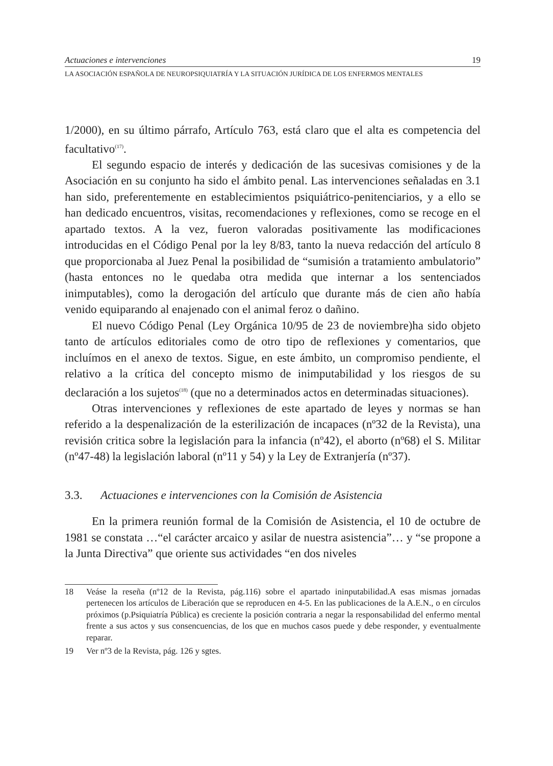Actuaciones e intervenciones 19
LA ASOCIACIÓN ESPAÑOLA DE NEUROPSIQUIATRÍA Y LA SITUACIÓN JURÍDICA DE LOS ENFERMOS MENTALES
1/2000), en su último párrafo, Artículo 763, está claro que el alta es competencia del facultativo<sup>(17)</sup>.
El segundo espacio de interés y dedicación de las sucesivas comisiones y de la Asociación en su conjunto ha sido el ámbito penal. Las intervenciones señaladas en 3.1 han sido, preferentemente en establecimientos psiquiátrico-penitenciarios, y a ello se han dedicado encuentros, visitas, recomendaciones y reflexiones, como se recoge en el apartado textos. A la vez, fueron valoradas positivamente las modificaciones introducidas en el Código Penal por la ley 8/83, tanto la nueva redacción del artículo 8 que proporcionaba al Juez Penal la posibilidad de “sumisión a tratamiento ambulatorio” (hasta entonces no le quedaba otra medida que internar a los sentenciados inimputables), como la derogación del artículo que durante más de cien año había venido equiparando al enajenado con el animal feroz o dañino.
El nuevo Código Penal (Ley Orgánica 10/95 de 23 de noviembre)ha sido objeto tanto de artículos editoriales como de otro tipo de reflexiones y comentarios, que incluímos en el anexo de textos. Sigue, en este ámbito, un compromiso pendiente, el relativo a la crítica del concepto mismo de inimputabilidad y los riesgos de su declaración a los sujetos<sup>(18)</sup> (que no a determinados actos en determinadas situaciones).
Otras intervenciones y reflexiones de este apartado de leyes y normas se han referido a la despenalización de la esterilización de incapaces (nº32 de la Revista), una revisión critica sobre la legislación para la infancia (nº42), el aborto (nº68) el S. Militar (nº47-48) la legislación laboral (nº11 y 54) y la Ley de Extranjería (nº37).
3.3. Actuaciones e intervenciones con la Comisión de Asistencia
En la primera reunión formal de la Comisión de Asistencia, el 10 de octubre de 1981 se constata …“el carácter arcaico y asilar de nuestra asistencia”… y “se propone a la Junta Directiva” que oriente sus actividades “en dos niveles
18 Veáse la reseña (nº12 de la Revista, pág.116) sobre el apartado ininputabilidad.A esas mismas jornadas pertenecen los artículos de Liberación que se reproducen en 4-5. En las publicaciones de la A.E.N., o en círculos próximos (p.Psiquiatría Pública) es creciente la posición contraria a negar la responsabilidad del enfermo mental frente a sus actos y sus consencuencias, de los que en muchos casos puede y debe responder, y eventualmente reparar.
19 Ver nº3 de la Revista, pág. 126 y sgtes.